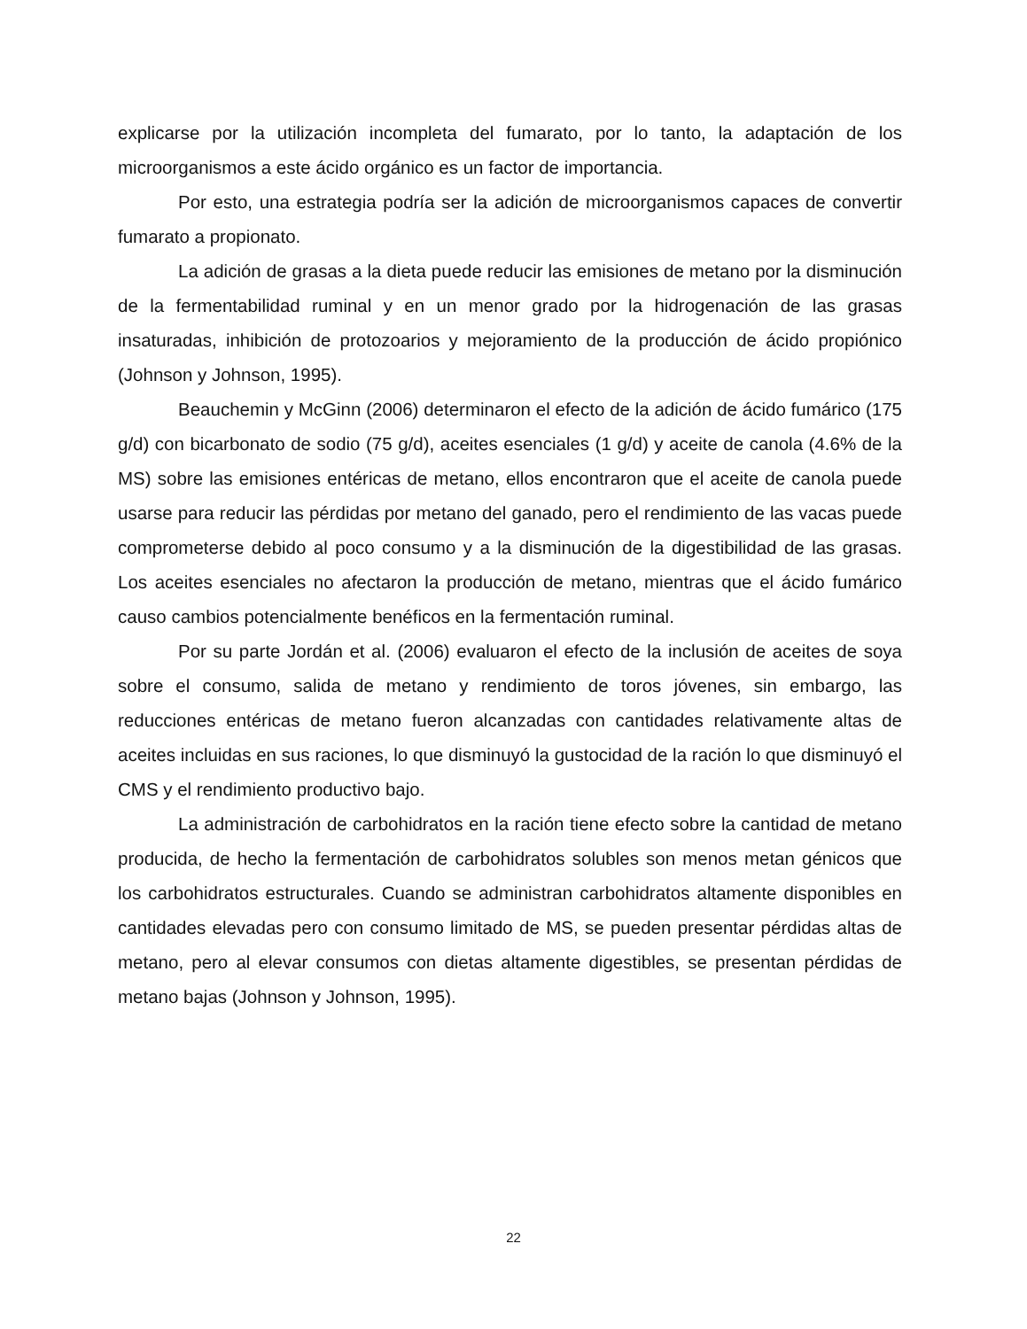explicarse por la utilización incompleta del fumarato, por lo tanto, la adaptación de los microorganismos a este ácido orgánico es un factor de importancia.
Por esto, una estrategia podría ser la adición de microorganismos capaces de convertir fumarato a propionato.
La adición de grasas a la dieta puede reducir las emisiones de metano por la disminución de la fermentabilidad ruminal y en un menor grado por la hidrogenación de las grasas insaturadas, inhibición de protozoarios y mejoramiento de la producción de ácido propiónico (Johnson y Johnson, 1995).
Beauchemin y McGinn (2006) determinaron el efecto de la adición de ácido fumárico (175 g/d) con bicarbonato de sodio (75 g/d), aceites esenciales (1 g/d) y aceite de canola (4.6% de la MS) sobre las emisiones entéricas de metano, ellos encontraron que el aceite de canola puede usarse para reducir las pérdidas por metano del ganado, pero el rendimiento de las vacas puede comprometerse debido al poco consumo y a la disminución de la digestibilidad de las grasas. Los aceites esenciales no afectaron la producción de metano, mientras que el ácido fumárico causo cambios potencialmente benéficos en la fermentación ruminal.
Por su parte Jordán et al. (2006) evaluaron el efecto de la inclusión de aceites de soya sobre el consumo, salida de metano y rendimiento de toros jóvenes, sin embargo, las reducciones entéricas de metano fueron alcanzadas con cantidades relativamente altas de aceites incluidas en sus raciones, lo que disminuyó la gustocidad de la ración lo que disminuyó el CMS y el rendimiento productivo bajo.
La administración de carbohidratos en la ración tiene efecto sobre la cantidad de metano producida, de hecho la fermentación de carbohidratos solubles son menos metan génicos que los carbohidratos estructurales. Cuando se administran carbohidratos altamente disponibles en cantidades elevadas pero con consumo limitado de MS, se pueden presentar pérdidas altas de metano, pero al elevar consumos con dietas altamente digestibles, se presentan pérdidas de metano bajas (Johnson y Johnson, 1995).
22